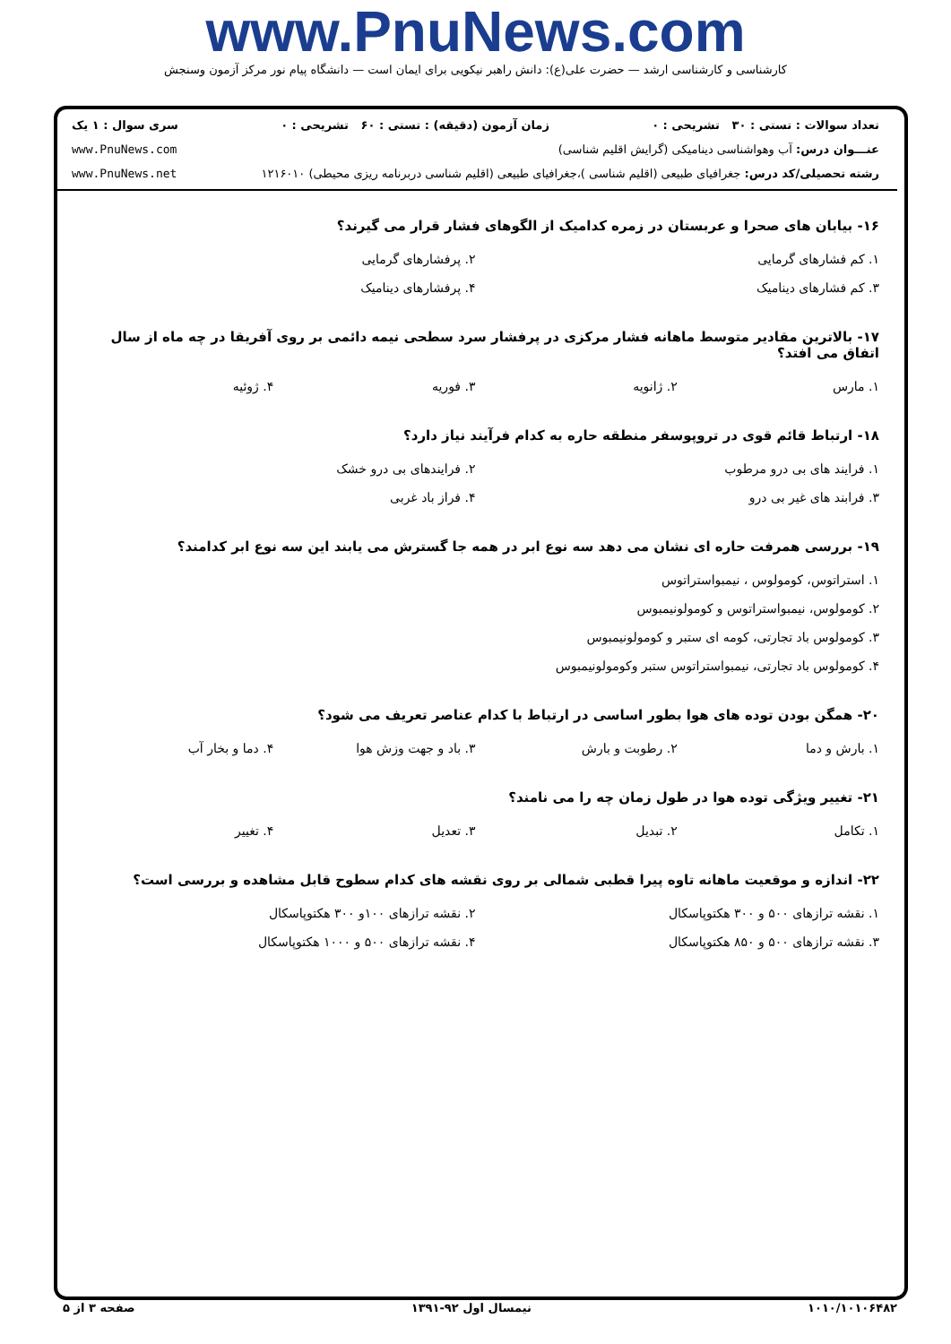www.PnuNews.com
کارشناسی و کارشناسی ارشد — حضرت علی(ع): دانش راهبر نیکویی برای ایمان است — دانشگاه پیام نور مرکز آزمون وسنجش
تعداد سوالات : تستی : ۳۰ تشریحی : ۰ زمان آزمون (دقیقه) : تستی : ۶۰ تشریحی : ۰ سری سوال : ۱ یک
عنـــوان درس: آب وهواشناسی دینامیکی (گرایش اقلیم شناسی) www.PnuNews.com
رشته تحصیلی/کد درس: جغرافیای طبیعی (اقلیم شناسی )،جغرافیای طبیعی (اقلیم شناسی دربرنامه ریزی محیطی) ۱۲۱۶۰۱۰ www.PnuNews.net
۱۶- بیابان های صحرا و عربستان در زمره کدامیک از الگوهای فشار قرار می گیرند؟
۱. کم فشارهای گرمایی
۲. پرفشارهای گرمایی
۳. کم فشارهای دینامیک
۴. پرفشارهای دینامیک
۱۷- بالاترین مقادیر متوسط ماهانه فشار مرکزی در پرفشار سرد سطحی نیمه دائمی بر روی آفریقا در چه ماه از سال اتفاق می افتد؟
۱. مارس
۲. ژانویه
۳. فوریه
۴. ژوئیه
۱۸- ارتباط قائم قوی در تروپوسفر منطقه حاره به کدام فرآیند نیاز دارد؟
۱. فرایند های بی درو مرطوب
۲. فرایندهای بی درو خشک
۳. فرابند های غیر بی درو
۴. فراز باد غربی
۱۹- بررسی همرفت حاره ای نشان می دهد سه نوع ابر در همه جا گسترش می یابند این سه نوع ابر کدامند؟
۱. استراتوس، کومولوس ، نیمبواستراتوس
۲. کومولوس، نیمبواستراتوس و کومولونیمبوس
۳. کومولوس باد تجارتی، کومه ای ستبر و کومولونیمبوس
۴. کومولوس باد تجارتی، نیمبواستراتوس ستبر وکومولونیمبوس
۲۰- همگن بودن توده های هوا بطور اساسی در ارتباط با کدام عناصر تعریف می شود؟
۱. بارش و دما
۲. رطوبت و بارش
۳. باد و جهت وزش هوا
۴. دما و بخار آب
۲۱- تغییر ویژگی توده هوا در طول زمان چه را می نامند؟
۱. تکامل
۲. تبدیل
۳. تعدیل
۴. تغییر
۲۲- اندازه و موقعیت ماهانه تاوه پیرا قطبی شمالی بر روی نقشه های کدام سطوح قابل مشاهده و بررسی است؟
۱. نقشه ترازهای ۵۰۰ و ۳۰۰ هکتوپاسکال
۲. نقشه ترازهای ۱۰۰و ۳۰۰ هکتوپاسکال
۳. نقشه ترازهای ۵۰۰ و ۸۵۰ هکتوپاسکال
۴. نقشه ترازهای ۵۰۰ و ۱۰۰۰ هکتوپاسکال
۱۰۱۰/۱۰۱۰۶۴۸۲ نیمسال اول ۹۲-۱۳۹۱ صفحه ۳ از ۵